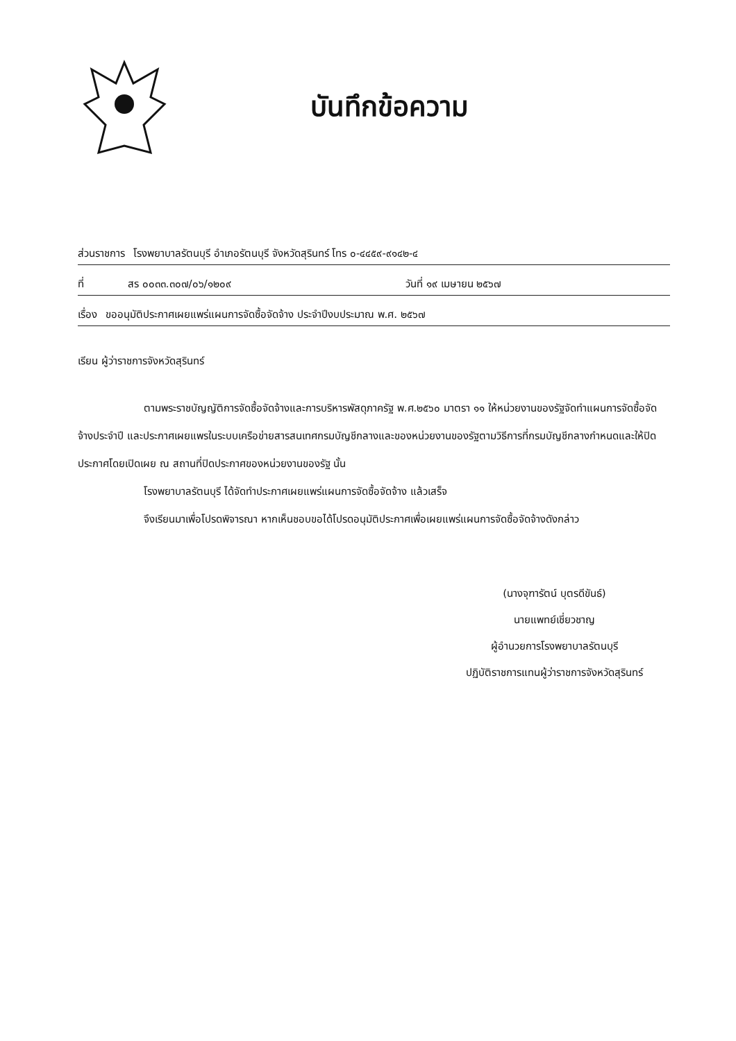บันทึกข้อความ
ส่วนราชการ โรงพยาบาลรัตนบุรี อำเภอรัตนบุรี จังหวัดสุรินทร์ โทร ๐-๔๔๕๙-๙๑๔๒-๔
ที่ สร ๐๐๓๓.๓๐๗/๐๖/๑๒๐๙ วันที่ ๑๙ เมษายน ๒๕๖๗
เรื่อง ขออนุมัติประกาศเผยแพร่แผนการจัดซื้อจัดจ้าง ประจำปีงบประมาณ พ.ศ. ๒๕๖๗
เรียน ผู้ว่าราชการจังหวัดสุรินทร์
ตามพระราชบัญญัติการจัดซื้อจัดจ้างและการบริหารพัสดุภาครัฐ พ.ศ.๒๕๖๐ มาตรา ๑๑ ให้หน่วยงานของรัฐจัดทำแผนการจัดซื้อจัดจ้างประจำปี และประกาศเผยแพรในระบบเครือข่ายสารสนเทศกรมบัญชีกลางและของหน่วยงานของรัฐตามวิธีการที่กรมบัญชีกลางกำหนดและให้ปิดประกาศโดยเปิดเผย ณ สถานที่ปิดประกาศของหน่วยงานของรัฐ นั้น
โรงพยาบาลรัตนบุรี ได้จัดทำประกาศเผยแพร่แผนการจัดซื้อจัดจ้าง แล้วเสร็จ
จึงเรียนมาเพื่อโปรดพิจารณา หากเห็นชอบขอได้โปรดอนุมัติประกาศเพื่อเผยแพร่แผนการจัดซื้อจัดจ้างดังกล่าว
(นางจุฑารัตน์ บุตรดีขันธ์)
นายแพทย์เชี่ยวชาญ
ผู้อำนวยการโรงพยาบาลรัตนบุรี
ปฏิบัติราชการแทนผู้ว่าราชการจังหวัดสุรินทร์